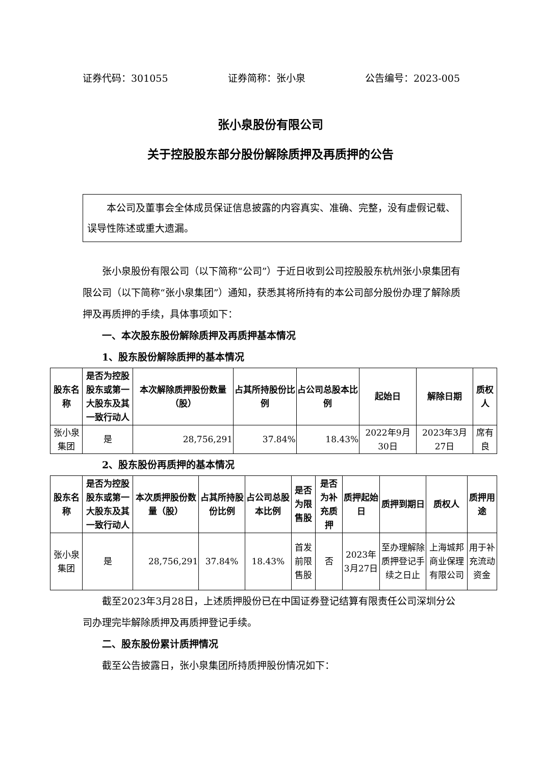证券代码：301055 证券简称：张小泉 公告编号：2023-005
张小泉股份有限公司
关于控股股东部分股份解除质押及再质押的公告
本公司及董事会全体成员保证信息披露的内容真实、准确、完整，没有虚假记载、误导性陈述或重大遗漏。
张小泉股份有限公司（以下简称“公司”）于近日收到公司控股股东杭州张小泉集团有限公司（以下简称“张小泉集团”）通知，获悉其将所持有的本公司部分股份办理了解除质押及再质押的手续，具体事项如下：
一、本次股东股份解除质押及再质押基本情况
1、股东股份解除质押的基本情况
| 股东名称 | 是否为控股股东或第一大股东及其一致行动人 | 本次解除质押股份数量（股） | 占其所持股份比例 | 占公司总股本比例 | 起始日 | 解除日期 | 质权人 |
| --- | --- | --- | --- | --- | --- | --- | --- |
| 张小泉集团 | 是 | 28,756,291 | 37.84% | 18.43% | 2022年9月30日 | 2023年3月27日 | 席有良 |
2、股东股份再质押的基本情况
| 股东名称 | 是否为控股股东或第一大股东及其一致行动人 | 本次质押股份数量（股） | 占其所持股份比例 | 占公司总股本比例 | 是否为限售股 | 是否为补充质押 | 质押起始日 | 质押到期日 | 质权人 | 质押用途 |
| --- | --- | --- | --- | --- | --- | --- | --- | --- | --- | --- |
| 张小泉集团 | 是 | 28,756,291 | 37.84% | 18.43% | 首发前限售股 | 否 | 2023年3月27日 | 至办理解除质押登记手续之日止 | 上海城邦商业保理有限公司 | 用于补充流动资金 |
截至2023年3月28日，上述质押股份已在中国证券登记结算有限责任公司深圳分公司办理完毕解除质押及再质押登记手续。
二、股东股份累计质押情况
截至公告披露日，张小泉集团所持质押股份情况如下：